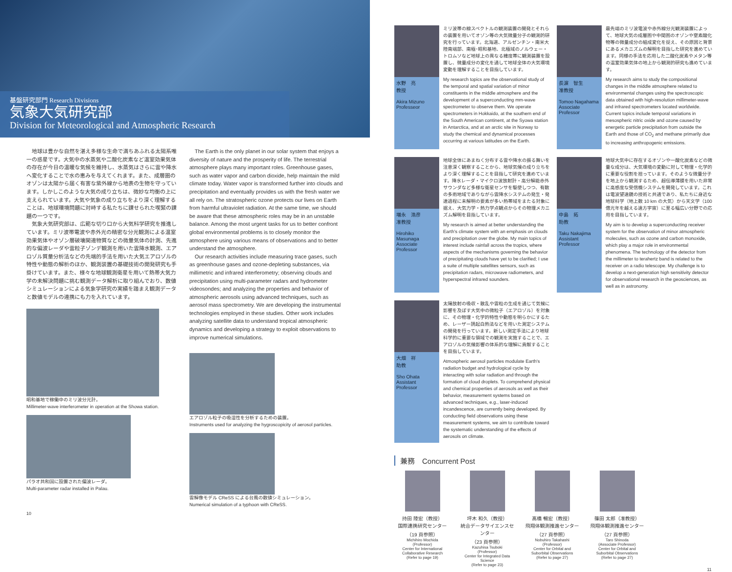基盤研究部門 Research Divisions
気象大気研究部
Division for Meteorological and Atmospheric Research
　地球は豊かな自然を湛え多様な生命で満ちあふれる太陽系唯一の惑星です。大気中の水蒸気や二酸化炭素など温室効果気体の存在が今日の温暖な気候を維持し、水蒸気はさらに雲や降水へ変化することで水の恵みを与えてくれます。また、成層圏のオゾンは太陽から届く有害な紫外線から地表の生物を守っています。しかしこのような大気の成り立ちは、微妙な均衡の上に支えられています。大気や気象の成り立ちをより深く理解することは、地球環境問題に対峙する私たちに課せられた喫緊の課題の一つです。
　気象大気研究部は、広範な切り口から大気科学研究を推進しています。ミリ波帯電波や赤外光の精密な分光観測による温室効果気体やオゾン層破壊関連物質などの微量気体の計測、先進的な偏波レーダや雲粒子ゾンデ観測を用いた雲降水観測、エアロゾル質量分析法などの先端的手法を用いた大気エアロゾルの特性や動態の解析のほか、観測装置の基礎技術の開発研究も手掛けています。また、様々な地球観測衛星を用いて熱帯大気力学の未解決問題に挑む観測データ解析に取り組んでおり、数値シミュレーションによる気象学研究の実績を踏まえ観測データと数値モデルの連携にも力を入れています。
昭和基地で稼働中のミリ波分光計。
Millimeter-wave interferometer in operation at the Showa station.
パラオ共和国に設置された偏波レーダ。
Multi-parameter radar installed in Palau.
　The Earth is the only planet in our solar system that enjoys a diversity of nature and the prosperity of life. The terrestrial atmosphere plays many important roles. Greenhouse gases, such as water vapor and carbon dioxide, help maintain the mild climate today. Water vapor is transformed further into clouds and precipitation and eventually provides us with the fresh water we all rely on. The stratospheric ozone protects our lives on Earth from harmful ultraviolet radiation. At the same time, we should be aware that these atmospheric roles may be in an unstable balance. Among the most urgent tasks for us to better confront global environmental problems is to closely monitor the atmosphere using various means of observations and to better understand the atmosphere.
　Our research activities include measuring trace gases, such as greenhouse gases and ozone-depleting substances, via millimetric and infrared interferometry; observing clouds and precipitation using multi-parameter radars and hydrometer videosondes; and analyzing the properties and behavior of atmospheric aerosols using advanced techniques, such as aerosol mass spectrometry. We are developing the instrumental technologies employed in these studies. Other work includes analyzing satellite data to understand tropical atmospheric dynamics and developing a strategy to exploit observations to improve numerical simulations.
エアロゾル粒子の吸湿性を分析するための装置。
Instruments used for analyzing the hygroscopicity of aerosol particles.
雲解像モデル CReSS による台風の数値シミュレーション。
Numerical simulation of a typhoon with CReSS.
10
水野　亮
教授
Akira Mizuno
Professeor
ミリ波帯の線スペクトルの観測装置の開発とそれらの装置を用いてオゾン等の大気微量分子の観測的研究を行っています。北海道、アルゼンチン・南米大陸南端部、南極･昭和基地、北極域のノルウェー・トロムソなど地球上の異なる緯度帯に観測装置を設置し、微量成分の変化を通して地球全体の大気環境変動を理解することを目指しています。
My research topics are the observational study of the temporal and spatial variation of minor constituents in the middle atmosphere and the development of a superconducting mm-wave spectrometer to observe them. We operate spectrometers in Hokkaido, at the southern end of the South American continent, at the Syowa station in Antarctica, and at an arctic site in Norway to study the chemical and dynamical processes occurring at various latitudes on the Earth.
長濵　智生
准教授
Tomoo Nagahama
Associate Professor
最先端のミリ波電波や赤外線分光観測装置によって、地球大気の成層圏や中間圏のオゾンや窒素酸化物等の微量成分の組成変化を捉え、その原因と背景にあるメカニズムの解明を目指した研究を進めています。同様の手法を応用した二酸化炭素やメタン等の温室効果気体の地上から観測的研究も進めています。
My research aims to study the compositional changes in the middle atmosphere related to environmental changes using the spectroscopic data obtained with high-resolution millimeter-wave and infrared spectrometers located worldwide. Current topics include temporal variations in mesospheric nitric oxide and ozone caused by energetic particle precipitation from outside the Earth and those of CO<sub>2</sub> and methane primarily due to increasing anthropogenic emissions.
増永　浩彦
准教授
Hirohiko Masunaga
Associate Professor
地球全体にあまねく分布する雲や降水の振る舞いを注意深く観察することから、地球気候の成り立ちをより深く理解することを目指して研究を進めています。降水レーダ・マイクロ波放射計・高分解能赤外サウンダなど多様な衛星センサを駆使しつつ、有数の多雨地域でありながら雲降水システムの発生・発達過程に未解明の要素が多い熱帯域をまたる対象に据え、大気力学・熱力学点観点からその物理メカニズム解明を目指しています。
My research is aimed at better understanding the Earth's climate system with an emphasis on clouds and precipitation over the globe. My main topics of interest include rainfall across the tropics, where aspects of the mechanisms governing the behavior of precipitating clouds have yet to be clarified; I use a suite of multiple satellites sensors, such as precipitation radars, microwave radiometers, and hyperspectral infrared sounders.
中島　拓
助教
Taku Nakajima
Assistant Professor
地球大気中に存在するオゾンや一酸化炭素などの微量な成分は、大気環境の変動に対して物理・化学的に重要な役割を担っています。そのような微量分子を地上から観測するため、超伝導薄膜を用いた非常に高感度な受信機システムを開発しています。これは電波望遠鏡の技術と共通であり、私たちに身近な地球科学（地上数 10 km の大気）から天文学（100 億光年を越える遠方宇宙）に至る幅広い分野での応用を目指しています。
My aim is to develop a superconducting receiver system for the observation of minor atmospheric molecules, such as ozone and carbon monoxide, which play a major role in environmental phenomena. The technology of the detector from the millimeter to terahertz band is related to the receiver on a radio telescope. My challenge is to develop a next-generation high sensitivity detector for observational research in the geosciences, as well as in astronomy.
大畑　祥
助教
Sho Ohata
Assistant Professor
太陽放射の吸収・散乱や雲粒の生成を通じて気候に影響を及ぼす大気中の微粒子（エアロゾル）を対象に、その物理・化学的特性や動態を明らかにするため、レーザー誘起白熱法などを用いた測定システムの開発を行っています。新しい測定手法により地球科学的に重要な領域での観測を実施することで、エアロゾルの気候影響の体系的な理解に貢献することを目指しています。
Atmospheric aerosol particles modulate Earth's radiation budget and hydrological cycle by interacting with solar radiation and through the formation of cloud droplets. To comprehend physical and chemical properties of aerosols as well as their behavior, measurement systems based on advanced techniques, e.g., laser-induced incandescence, are currently being developed. By conducting field observations using these measurement systems, we aim to contribute toward the systematic understanding of the effects of aerosols on climate.
兼務　Concurrent Post
持田 陸宏（教授）
国際連携研究センター
（19 頁参照）
Michihiro Mochida
(Professor)
Center for International Collaborative Research
(Refer to page 19)
坪木 和久（教授）
統合データサイエンスセンター
（23 頁参照）
Kazuhisa Tsuboki
(Professor)
Center for Integrated Data Science
(Refer to page 23)
髙橋 暢宏（教授）
飛翔体観測推進センター
（27 頁参照）
Nobuhiro Takahashi
(Professor)
Center for Orbital and Suborbital Observations
(Refer to page 27)
篠田 太郎（准教授）
飛翔体観測推進センター
（27 頁参照）
Taro Shinoda
(Associate Professor)
Center for Orbital and Suborbital Observations
(Refer to page 27)
11